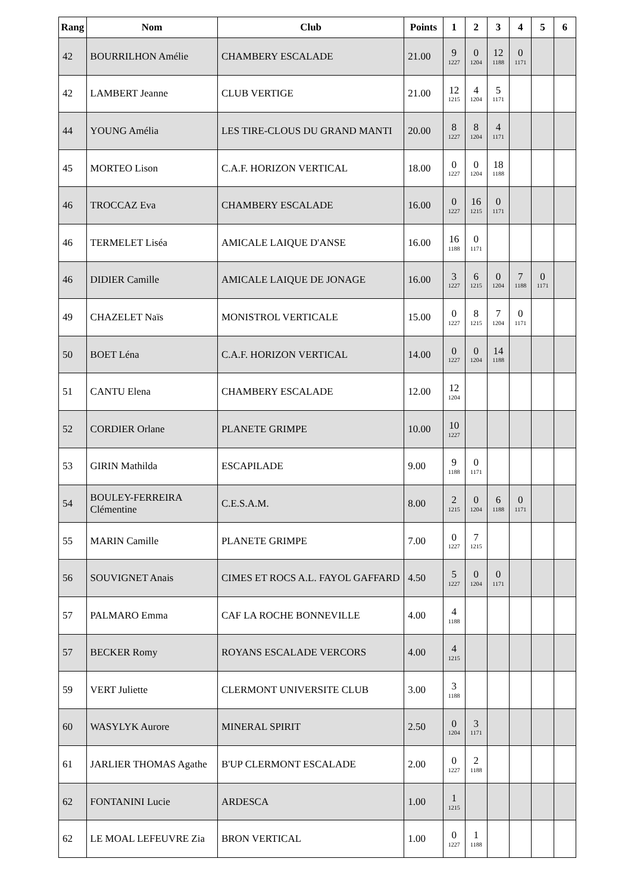| Rang | Nom | Club | Points | 1 | 2 | 3 | 4 | 5 | 6 |
| --- | --- | --- | --- | --- | --- | --- | --- | --- | --- |
| 42 | BOURRILHON Amélie | CHAMBERY ESCALADE | 21.00 | 9 1227 | 0 1204 | 12 1188 | 0 1171 | | |
| 42 | LAMBERT Jeanne | CLUB VERTIGE | 21.00 | 12 1215 | 4 1204 | 5 1171 | | | |
| 44 | YOUNG Amélia | LES TIRE-CLOUS DU GRAND MANTI | 20.00 | 8 1227 | 8 1204 | 4 1171 | | | |
| 45 | MORTEO Lison | C.A.F. HORIZON VERTICAL | 18.00 | 0 1227 | 0 1204 | 18 1188 | | | |
| 46 | TROCCAZ Eva | CHAMBERY ESCALADE | 16.00 | 0 1227 | 16 1215 | 0 1171 | | | |
| 46 | TERMELET Liséa | AMICALE LAIQUE D'ANSE | 16.00 | 16 1188 | 0 1171 | | | | |
| 46 | DIDIER Camille | AMICALE LAIQUE DE JONAGE | 16.00 | 3 1227 | 6 1215 | 0 1204 | 7 1188 | 0 1171 | |
| 49 | CHAZELET Naïs | MONISTROL VERTICALE | 15.00 | 0 1227 | 8 1215 | 7 1204 | 0 1171 | | |
| 50 | BOET Léna | C.A.F. HORIZON VERTICAL | 14.00 | 0 1227 | 0 1204 | 14 1188 | | | |
| 51 | CANTU Elena | CHAMBERY ESCALADE | 12.00 | 12 1204 | | | | | |
| 52 | CORDIER Orlane | PLANETE GRIMPE | 10.00 | 10 1227 | | | | | |
| 53 | GIRIN Mathilda | ESCAPILADE | 9.00 | 9 1188 | 0 1171 | | | | |
| 54 | BOULEY-FERREIRA Clémentine | C.E.S.A.M. | 8.00 | 2 1215 | 0 1204 | 6 1188 | 0 1171 | | |
| 55 | MARIN Camille | PLANETE GRIMPE | 7.00 | 0 1227 | 7 1215 | | | | |
| 56 | SOUVIGNET Anais | CIMES ET ROCS A.L. FAYOL GAFFARD | 4.50 | 5 1227 | 0 1204 | 0 1171 | | | |
| 57 | PALMARO Emma | CAF LA ROCHE BONNEVILLE | 4.00 | 4 1188 | | | | | |
| 57 | BECKER Romy | ROYANS ESCALADE VERCORS | 4.00 | 4 1215 | | | | | |
| 59 | VERT Juliette | CLERMONT UNIVERSITE CLUB | 3.00 | 3 1188 | | | | | |
| 60 | WASYLYK Aurore | MINERAL SPIRIT | 2.50 | 0 1204 | 3 1171 | | | | |
| 61 | JARLIER THOMAS Agathe | B'UP CLERMONT ESCALADE | 2.00 | 0 1227 | 2 1188 | | | | |
| 62 | FONTANINI Lucie | ARDESCA | 1.00 | 1 1215 | | | | | |
| 62 | LE MOAL LEFEUVRE Zia | BRON VERTICAL | 1.00 | 0 1227 | 1 1188 | | | | |